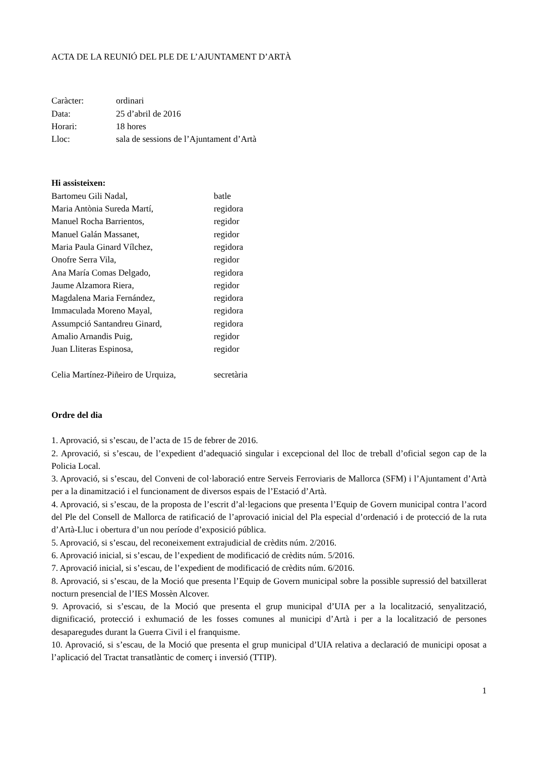ACTA DE LA REUNIÓ DEL PLE DE L’AJUNTAMENT D’ARTÀ
| Caràcter: | ordinari |
| Data: | 25 d’abril de 2016 |
| Horari: | 18 hores |
| Lloc: | sala de sessions de l’Ajuntament d’Artà |
Hi assisteixen:
| Bartomeu Gili Nadal, | batle |
| Maria Antònia Sureda Martí, | regidora |
| Manuel Rocha Barrientos, | regidor |
| Manuel Galán Massanet, | regidor |
| Maria Paula Ginard Vílchez, | regidora |
| Onofre Serra Vila, | regidor |
| Ana María Comas Delgado, | regidora |
| Jaume Alzamora Riera, | regidor |
| Magdalena Maria Fernández, | regidora |
| Immaculada Moreno Mayal, | regidora |
| Assumpció Santandreu Ginard, | regidora |
| Amalio Arnandis Puig, | regidor |
| Juan Lliteras Espinosa, | regidor |
| Celia Martínez-Piñeiro de Urquiza, | secretària |
Ordre del dia
1. Aprovació, si s’escau, de l’acta de 15 de febrer de 2016.
2. Aprovació, si s’escau, de l’expedient d’adequació singular i excepcional del lloc de treball d’oficial segon cap de la Policia Local.
3. Aprovació, si s’escau, del Conveni de col·laboració entre Serveis Ferroviaris de Mallorca (SFM) i l’Ajuntament d’Artà per a la dinamització i el funcionament de diversos espais de l’Estació d’Artà.
4. Aprovació, si s’escau, de la proposta de l’escrit d’al·legacions que presenta l’Equip de Govern municipal contra l’acord del Ple del Consell de Mallorca de ratificació de l’aprovació inicial del Pla especial d’ordenació i de protecció de la ruta d’Artà-Lluc i obertura d’un nou període d’exposició pública.
5. Aprovació, si s’escau, del reconeixement extrajudicial de crèdits núm. 2/2016.
6. Aprovació inicial, si s’escau, de l’expedient de modificació de crèdits núm. 5/2016.
7. Aprovació inicial, si s’escau, de l’expedient de modificació de crèdits núm. 6/2016.
8. Aprovació, si s’escau, de la Moció que presenta l’Equip de Govern municipal sobre la possible supressió del batxillerat nocturn presencial de l’IES Mossèn Alcover.
9. Aprovació, si s’escau, de la Moció que presenta el grup municipal d’UIA per a la localització, senyalització, dignificació, protecció i exhumació de les fosses comunes al municipi d’Artà i per a la localització de persones desaparegudes durant la Guerra Civil i el franquisme.
10. Aprovació, si s’escau, de la Moció que presenta el grup municipal d’UIA relativa a declaració de municipi oposat a l’aplicació del Tractat transatlàntic de comerç i inversió (TTIP).
1